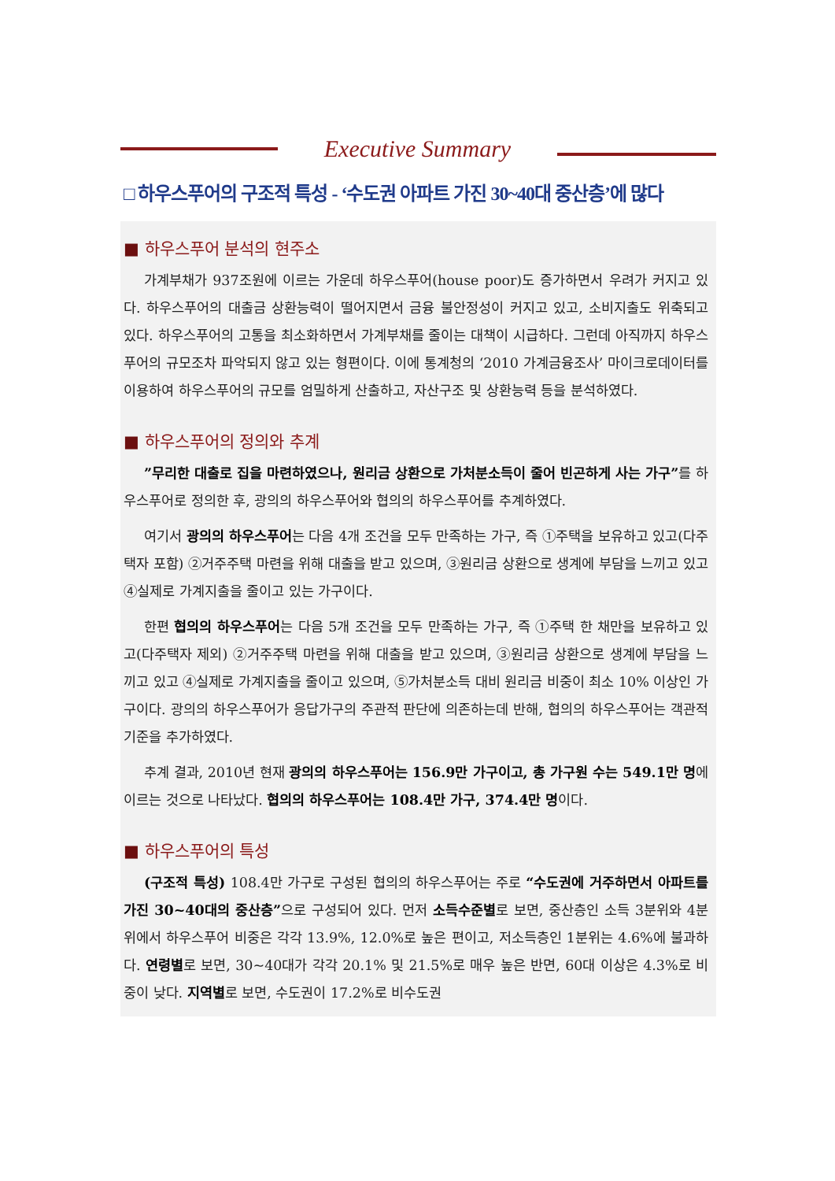Executive Summary
□ 하우스푸어의 구조적 특성 - ‘수도권 아파트 가진 30~40대 중산층’에 많다
■ 하우스푸어 분석의 현주소
가계부채가 937조원에 이르는 가운데 하우스푸어(house poor)도 증가하면서 우려가 커지고 있다. 하우스푸어의 대출금 상환능력이 떨어지면서 금융 불안정성이 커지고 있고, 소비지출도 위축되고 있다. 하우스푸어의 고통을 최소화하면서 가계부채를 줄이는 대책이 시급하다. 그런데 아직까지 하우스푸어의 규모조차 파악되지 않고 있는 형편이다. 이에 통계청의 ‘2010 가계금융조사’ 마이크로데이터를 이용하여 하우스푸어의 규모를 엄밀하게 산출하고, 자산구조 및 상환능력 등을 분석하였다.
■ 하우스푸어의 정의와 추계
”무리한 대출로 집을 마련하였으나, 원리금 상환으로 가처분소득이 줄어 빈곤하게 사는 가구”를 하우스푸어로 정의한 후, 광의의 하우스푸어와 협의의 하우스푸어를 추계하였다.
여기서 광의의 하우스푸어는 다음 4개 조건을 모두 만족하는 가구, 즉 ①주택을 보유하고 있고(다주택자 포함) ②거주주택 마련을 위해 대출을 받고 있으며, ③원리금 상환으로 생계에 부담을 느끼고 있고 ④실제로 가계지출을 줄이고 있는 가구이다.
한편 협의의 하우스푸어는 다음 5개 조건을 모두 만족하는 가구, 즉 ①주택 한 채만을 보유하고 있고(다주택자 제외) ②거주주택 마련을 위해 대출을 받고 있으며, ③원리금 상환으로 생계에 부담을 느끼고 있고 ④실제로 가계지출을 줄이고 있으며, ⑤가처분소득 대비 원리금 비중이 최소 10% 이상인 가구이다. 광의의 하우스푸어가 응답가구의 주관적 판단에 의존하는데 반해, 협의의 하우스푸어는 객관적 기준을 추가하였다.
추계 결과, 2010년 현재 광의의 하우스푸어는 156.9만 가구이고, 총 가구원 수는 549.1만 명에 이르는 것으로 나타났다. 협의의 하우스푸어는 108.4만 가구, 374.4만 명이다.
■ 하우스푸어의 특성
(구조적 특성) 108.4만 가구로 구성된 협의의 하우스푸어는 주로 “수도권에 거주하면서 아파트를 가진 30~40대의 중산층”으로 구성되어 있다. 먼저 소득수준별로 보면, 중산층인 소득 3분위와 4분위에서 하우스푸어 비중은 각각 13.9%, 12.0%로 높은 편이고, 저소득층인 1분위는 4.6%에 불과하다. 연령별로 보면, 30~40대가 각각 20.1% 및 21.5%로 매우 높은 반면, 60대 이상은 4.3%로 비중이 낮다. 지역별로 보면, 수도권이 17.2%로 비수도권